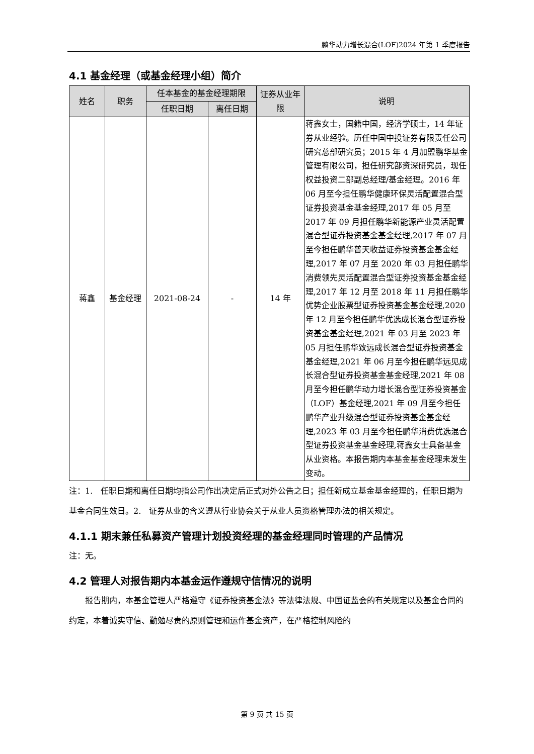鹏华动力增长混合(LOF)2024 年第 1 季度报告
4.1 基金经理（或基金经理小组）简介
| 姓名 | 职务 | 任本基金的基金经理期限 | | 证券从业年限 | 说明 |
| --- | --- | --- | --- | --- | --- |
| | | 任职日期 | 离任日期 | | |
| 蒋鑫 | 基金经理 | 2021-08-24 | - | 14 年 | 蒋鑫女士，国籍中国，经济学硕士，14 年证券从业经验。历任中国中投证券有限责任公司研究总部研究员；2015 年 4 月加盟鹏华基金管理有限公司，担任研究部资深研究员，现任权益投资二部副总经理/基金经理。2016 年 06 月至今担任鹏华健康环保灵活配置混合型证券投资基金基金经理,2017 年 05 月至 2017 年 09 月担任鹏华新能源产业灵活配置混合型证券投资基金基金经理,2017 年 07 月至今担任鹏华普天收益证券投资基金基金经理,2017 年 07 月至 2020 年 03 月担任鹏华消费领先灵活配置混合型证券投资基金基金经理,2017 年 12 月至 2018 年 11 月担任鹏华优势企业股票型证券投资基金基金经理,2020 年 12 月至今担任鹏华优选成长混合型证券投资基金基金经理,2021 年 03 月至 2023 年 05 月担任鹏华致远成长混合型证券投资基金基金经理,2021 年 06 月至今担任鹏华远见成长混合型证券投资基金基金经理,2021 年 08 月至今担任鹏华动力增长混合型证券投资基金（LOF）基金经理,2021 年 09 月至今担任鹏华产业升级混合型证券投资基金基金经理,2023 年 03 月至今担任鹏华消费优选混合型证券投资基金基金经理,蒋鑫女士具备基金从业资格。本报告期内本基金基金经理未发生变动。 |
注：1.　任职日期和离任日期均指公司作出决定后正式对外公告之日；担任新成立基金基金经理的，任职日期为基金合同生效日。2.　证券从业的含义遵从行业协会关于从业人员资格管理办法的相关规定。
4.1.1 期末兼任私募资产管理计划投资经理的基金经理同时管理的产品情况
注：无。
4.2 管理人对报告期内本基金运作遵规守信情况的说明
　　报告期内，本基金管理人严格遵守《证券投资基金法》等法律法规、中国证监会的有关规定以及基金合同的约定，本着诚实守信、勤勉尽责的原则管理和运作基金资产，在严格控制风险的
第 9 页 共 15 页